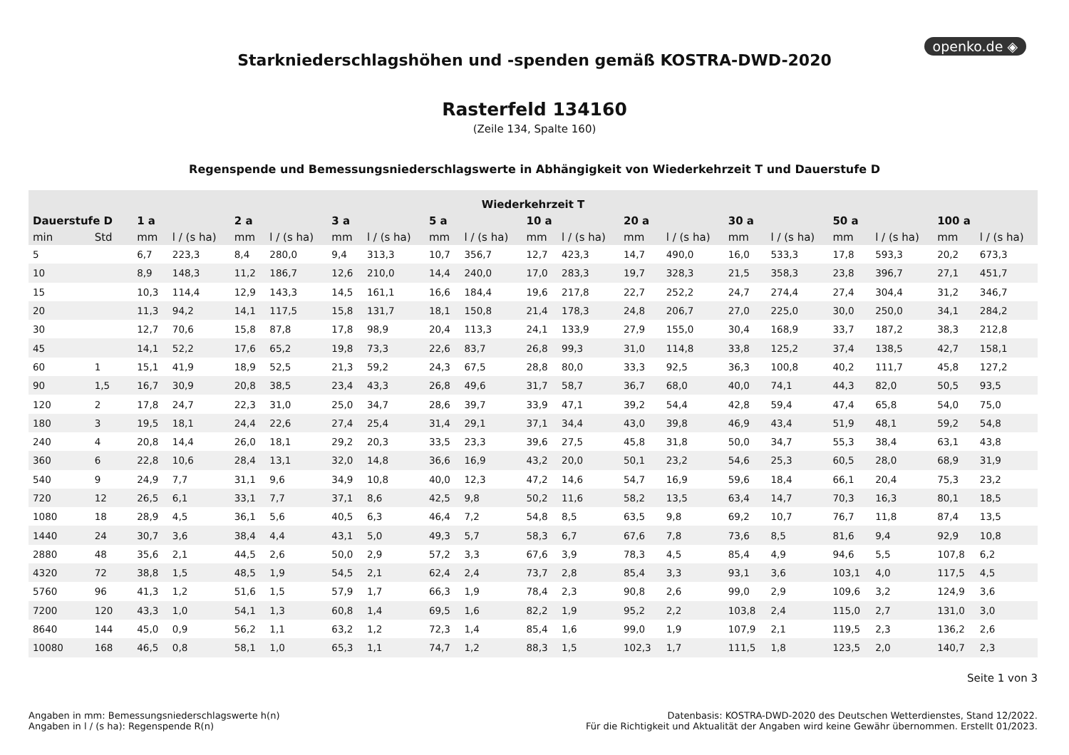openko.de ◈
Starkniederschlagshöhen und -spenden gemäß KOSTRA-DWD-2020
Rasterfeld 134160
(Zeile 134, Spalte 160)
Regenspende und Bemessungsniederschlagswerte in Abhängigkeit von Wiederkehrzeit T und Dauerstufe D
| Wiederkehrzeit T | | | | | | | | | | | | | | | | | | | |
| --- | --- | --- | --- | --- | --- | --- | --- | --- | --- | --- | --- | --- | --- | --- | --- | --- | --- | --- | --- |
| Dauerstufe D | | 1 a | | 2 a | | 3 a | | 5 a | | 10 a | | 20 a | | 30 a | | 50 a | | 100 a | |
| min | Std | mm | l / (s ha) | mm | l / (s ha) | mm | l / (s ha) | mm | l / (s ha) | mm | l / (s ha) | mm | l / (s ha) | mm | l / (s ha) | mm | l / (s ha) | mm | l / (s ha) |
| 5 | | 6,7 | 223,3 | 8,4 | 280,0 | 9,4 | 313,3 | 10,7 | 356,7 | 12,7 | 423,3 | 14,7 | 490,0 | 16,0 | 533,3 | 17,8 | 593,3 | 20,2 | 673,3 |
| 10 | | 8,9 | 148,3 | 11,2 | 186,7 | 12,6 | 210,0 | 14,4 | 240,0 | 17,0 | 283,3 | 19,7 | 328,3 | 21,5 | 358,3 | 23,8 | 396,7 | 27,1 | 451,7 |
| 15 | | 10,3 | 114,4 | 12,9 | 143,3 | 14,5 | 161,1 | 16,6 | 184,4 | 19,6 | 217,8 | 22,7 | 252,2 | 24,7 | 274,4 | 27,4 | 304,4 | 31,2 | 346,7 |
| 20 | | 11,3 | 94,2 | 14,1 | 117,5 | 15,8 | 131,7 | 18,1 | 150,8 | 21,4 | 178,3 | 24,8 | 206,7 | 27,0 | 225,0 | 30,0 | 250,0 | 34,1 | 284,2 |
| 30 | | 12,7 | 70,6 | 15,8 | 87,8 | 17,8 | 98,9 | 20,4 | 113,3 | 24,1 | 133,9 | 27,9 | 155,0 | 30,4 | 168,9 | 33,7 | 187,2 | 38,3 | 212,8 |
| 45 | | 14,1 | 52,2 | 17,6 | 65,2 | 19,8 | 73,3 | 22,6 | 83,7 | 26,8 | 99,3 | 31,0 | 114,8 | 33,8 | 125,2 | 37,4 | 138,5 | 42,7 | 158,1 |
| 60 | 1 | 15,1 | 41,9 | 18,9 | 52,5 | 21,3 | 59,2 | 24,3 | 67,5 | 28,8 | 80,0 | 33,3 | 92,5 | 36,3 | 100,8 | 40,2 | 111,7 | 45,8 | 127,2 |
| 90 | 1,5 | 16,7 | 30,9 | 20,8 | 38,5 | 23,4 | 43,3 | 26,8 | 49,6 | 31,7 | 58,7 | 36,7 | 68,0 | 40,0 | 74,1 | 44,3 | 82,0 | 50,5 | 93,5 |
| 120 | 2 | 17,8 | 24,7 | 22,3 | 31,0 | 25,0 | 34,7 | 28,6 | 39,7 | 33,9 | 47,1 | 39,2 | 54,4 | 42,8 | 59,4 | 47,4 | 65,8 | 54,0 | 75,0 |
| 180 | 3 | 19,5 | 18,1 | 24,4 | 22,6 | 27,4 | 25,4 | 31,4 | 29,1 | 37,1 | 34,4 | 43,0 | 39,8 | 46,9 | 43,4 | 51,9 | 48,1 | 59,2 | 54,8 |
| 240 | 4 | 20,8 | 14,4 | 26,0 | 18,1 | 29,2 | 20,3 | 33,5 | 23,3 | 39,6 | 27,5 | 45,8 | 31,8 | 50,0 | 34,7 | 55,3 | 38,4 | 63,1 | 43,8 |
| 360 | 6 | 22,8 | 10,6 | 28,4 | 13,1 | 32,0 | 14,8 | 36,6 | 16,9 | 43,2 | 20,0 | 50,1 | 23,2 | 54,6 | 25,3 | 60,5 | 28,0 | 68,9 | 31,9 |
| 540 | 9 | 24,9 | 7,7 | 31,1 | 9,6 | 34,9 | 10,8 | 40,0 | 12,3 | 47,2 | 14,6 | 54,7 | 16,9 | 59,6 | 18,4 | 66,1 | 20,4 | 75,3 | 23,2 |
| 720 | 12 | 26,5 | 6,1 | 33,1 | 7,7 | 37,1 | 8,6 | 42,5 | 9,8 | 50,2 | 11,6 | 58,2 | 13,5 | 63,4 | 14,7 | 70,3 | 16,3 | 80,1 | 18,5 |
| 1080 | 18 | 28,9 | 4,5 | 36,1 | 5,6 | 40,5 | 6,3 | 46,4 | 7,2 | 54,8 | 8,5 | 63,5 | 9,8 | 69,2 | 10,7 | 76,7 | 11,8 | 87,4 | 13,5 |
| 1440 | 24 | 30,7 | 3,6 | 38,4 | 4,4 | 43,1 | 5,0 | 49,3 | 5,7 | 58,3 | 6,7 | 67,6 | 7,8 | 73,6 | 8,5 | 81,6 | 9,4 | 92,9 | 10,8 |
| 2880 | 48 | 35,6 | 2,1 | 44,5 | 2,6 | 50,0 | 2,9 | 57,2 | 3,3 | 67,6 | 3,9 | 78,3 | 4,5 | 85,4 | 4,9 | 94,6 | 5,5 | 107,8 | 6,2 |
| 4320 | 72 | 38,8 | 1,5 | 48,5 | 1,9 | 54,5 | 2,1 | 62,4 | 2,4 | 73,7 | 2,8 | 85,4 | 3,3 | 93,1 | 3,6 | 103,1 | 4,0 | 117,5 | 4,5 |
| 5760 | 96 | 41,3 | 1,2 | 51,6 | 1,5 | 57,9 | 1,7 | 66,3 | 1,9 | 78,4 | 2,3 | 90,8 | 2,6 | 99,0 | 2,9 | 109,6 | 3,2 | 124,9 | 3,6 |
| 7200 | 120 | 43,3 | 1,0 | 54,1 | 1,3 | 60,8 | 1,4 | 69,5 | 1,6 | 82,2 | 1,9 | 95,2 | 2,2 | 103,8 | 2,4 | 115,0 | 2,7 | 131,0 | 3,0 |
| 8640 | 144 | 45,0 | 0,9 | 56,2 | 1,1 | 63,2 | 1,2 | 72,3 | 1,4 | 85,4 | 1,6 | 99,0 | 1,9 | 107,9 | 2,1 | 119,5 | 2,3 | 136,2 | 2,6 |
| 10080 | 168 | 46,5 | 0,8 | 58,1 | 1,0 | 65,3 | 1,1 | 74,7 | 1,2 | 88,3 | 1,5 | 102,3 | 1,7 | 111,5 | 1,8 | 123,5 | 2,0 | 140,7 | 2,3 |
Seite 1 von 3
Angaben in mm: Bemessungsniederschlagswerte h(n)
Angaben in l / (s ha): Regenspende R(n)
Datenbasis: KOSTRA-DWD-2020 des Deutschen Wetterdienstes, Stand 12/2022.
Für die Richtigkeit und Aktualität der Angaben wird keine Gewähr übernommen. Erstellt 01/2023.